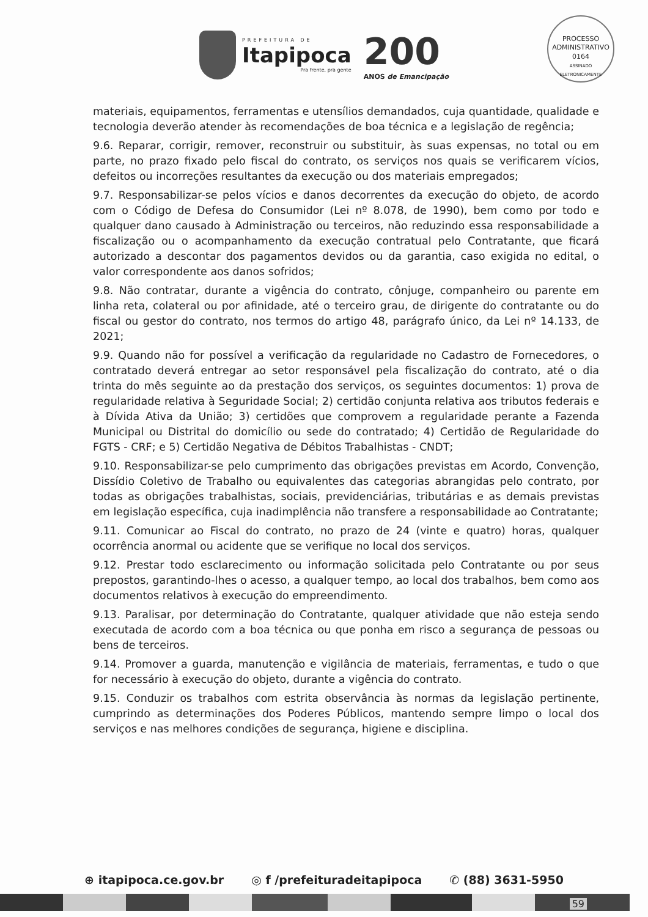PREFEITURA DE
Itapipoca
Pra frente, pra gente
200
ANOS de Emancipação
PROCESSO ADMINISTRATIVO
0164
ASSINADO ELETRONICAMENTE
materiais, equipamentos, ferramentas e utensílios demandados, cuja quantidade, qualidade e tecnologia deverão atender às recomendações de boa técnica e a legislação de regência;
9.6. Reparar, corrigir, remover, reconstruir ou substituir, às suas expensas, no total ou em parte, no prazo fixado pelo fiscal do contrato, os serviços nos quais se verificarem vícios, defeitos ou incorreções resultantes da execução ou dos materiais empregados;
9.7. Responsabilizar-se pelos vícios e danos decorrentes da execução do objeto, de acordo com o Código de Defesa do Consumidor (Lei nº 8.078, de 1990), bem como por todo e qualquer dano causado à Administração ou terceiros, não reduzindo essa responsabilidade a fiscalização ou o acompanhamento da execução contratual pelo Contratante, que ficará autorizado a descontar dos pagamentos devidos ou da garantia, caso exigida no edital, o valor correspondente aos danos sofridos;
9.8. Não contratar, durante a vigência do contrato, cônjuge, companheiro ou parente em linha reta, colateral ou por afinidade, até o terceiro grau, de dirigente do contratante ou do fiscal ou gestor do contrato, nos termos do artigo 48, parágrafo único, da Lei nº 14.133, de 2021;
9.9. Quando não for possível a verificação da regularidade no Cadastro de Fornecedores, o contratado deverá entregar ao setor responsável pela fiscalização do contrato, até o dia trinta do mês seguinte ao da prestação dos serviços, os seguintes documentos: 1) prova de regularidade relativa à Seguridade Social; 2) certidão conjunta relativa aos tributos federais e à Dívida Ativa da União; 3) certidões que comprovem a regularidade perante a Fazenda Municipal ou Distrital do domicílio ou sede do contratado; 4) Certidão de Regularidade do FGTS - CRF; e 5) Certidão Negativa de Débitos Trabalhistas - CNDT;
9.10. Responsabilizar-se pelo cumprimento das obrigações previstas em Acordo, Convenção, Dissídio Coletivo de Trabalho ou equivalentes das categorias abrangidas pelo contrato, por todas as obrigações trabalhistas, sociais, previdenciárias, tributárias e as demais previstas em legislação específica, cuja inadimplência não transfere a responsabilidade ao Contratante;
9.11. Comunicar ao Fiscal do contrato, no prazo de 24 (vinte e quatro) horas, qualquer ocorrência anormal ou acidente que se verifique no local dos serviços.
9.12. Prestar todo esclarecimento ou informação solicitada pelo Contratante ou por seus prepostos, garantindo-lhes o acesso, a qualquer tempo, ao local dos trabalhos, bem como aos documentos relativos à execução do empreendimento.
9.13. Paralisar, por determinação do Contratante, qualquer atividade que não esteja sendo executada de acordo com a boa técnica ou que ponha em risco a segurança de pessoas ou bens de terceiros.
9.14. Promover a guarda, manutenção e vigilância de materiais, ferramentas, e tudo o que for necessário à execução do objeto, durante a vigência do contrato.
9.15. Conduzir os trabalhos com estrita observância às normas da legislação pertinente, cumprindo as determinações dos Poderes Públicos, mantendo sempre limpo o local dos serviços e nas melhores condições de segurança, higiene e disciplina.
⊕ itapipoca.ce.gov.br ◎ f /prefeituradeitapipoca ✆ (88) 3631-5950
59